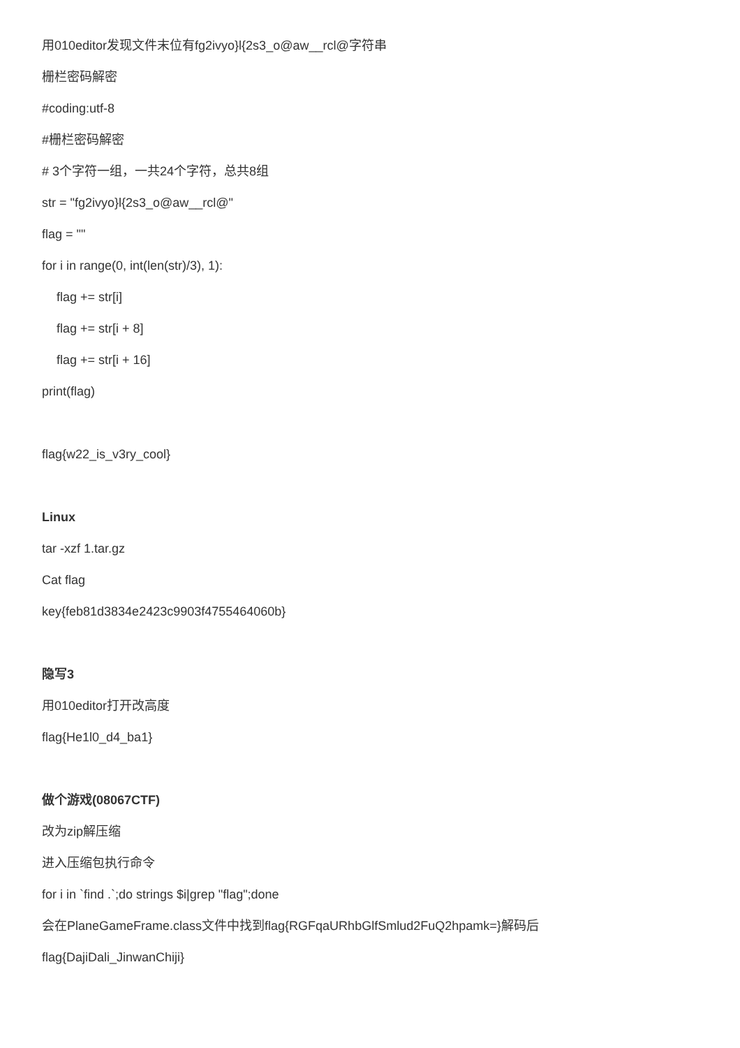用010editor发现文件末位有fg2ivyo}l{2s3_o@aw__rcl@字符串
栅栏密码解密
#coding:utf-8
#栅栏密码解密
# 3个字符一组，一共24个字符，总共8组
str = "fg2ivyo}l{2s3_o@aw__rcl@"
flag = ""
for i in range(0, int(len(str)/3), 1):
flag += str[i]
flag += str[i + 8]
flag += str[i + 16]
print(flag)
flag{w22_is_v3ry_cool}
Linux
tar -xzf 1.tar.gz
Cat flag
key{feb81d3834e2423c9903f4755464060b}
隐写3
用010editor打开改高度
flag{He1l0_d4_ba1}
做个游戏(08067CTF)
改为zip解压缩
进入压缩包执行命令
for i in `find .`;do strings $i|grep "flag";done
会在PlaneGameFrame.class文件中找到flag{RGFqaURhbGlfSmlud2FuQ2hpamk=}解码后
flag{DajiDali_JinwanChiji}